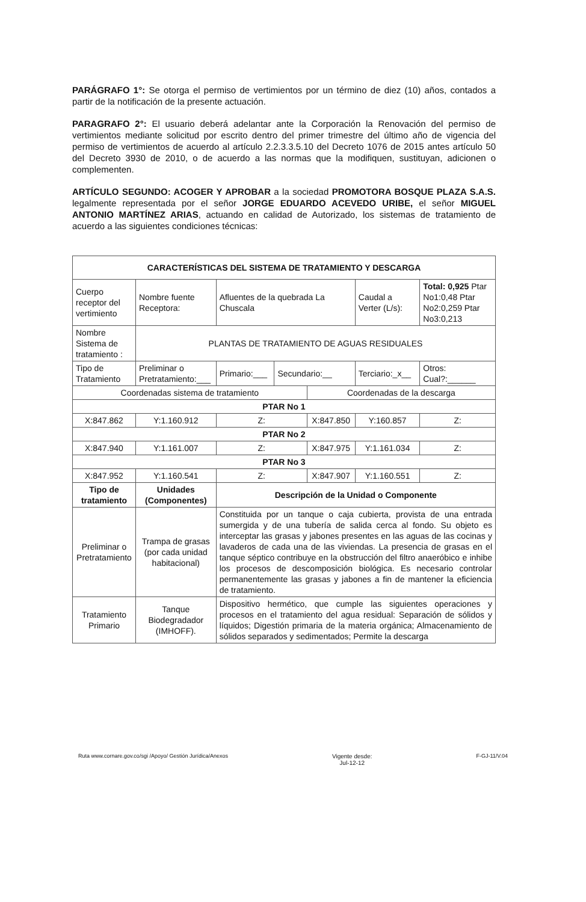PARÁGRAFO 1°: Se otorga el permiso de vertimientos por un término de diez (10) años, contados a partir de la notificación de la presente actuación.
PARAGRAFO 2°: El usuario deberá adelantar ante la Corporación la Renovación del permiso de vertimientos mediante solicitud por escrito dentro del primer trimestre del último año de vigencia del permiso de vertimientos de acuerdo al artículo 2.2.3.3.5.10 del Decreto 1076 de 2015 antes artículo 50 del Decreto 3930 de 2010, o de acuerdo a las normas que la modifiquen, sustituyan, adicionen o complementen.
ARTÍCULO SEGUNDO: ACOGER Y APROBAR a la sociedad PROMOTORA BOSQUE PLAZA S.A.S. legalmente representada por el señor JORGE EDUARDO ACEVEDO URIBE, el señor MIGUEL ANTONIO MARTÍNEZ ARIAS, actuando en calidad de Autorizado, los sistemas de tratamiento de acuerdo a las siguientes condiciones técnicas:
| CARACTERÍSTICAS DEL SISTEMA DE TRATAMIENTO Y DESCARGA | | | | | | | |
| --- | --- | --- | --- | --- | --- | --- | --- |
| Cuerpo receptor del vertimiento | Nombre fuente Receptora: | Afluentes de la quebrada La Chuscala | | | Caudal a Verter (L/s): | | Total: 0,925 Ptar No1:0,48 Ptar No2:0,259 Ptar No3:0,213 |
| Nombre Sistema de tratamiento : | PLANTAS DE TRATAMIENTO DE AGUAS RESIDUALES | | | | | | |
| Tipo de Tratamiento | Preliminar o Pretratamiento:___ | Primario:___ | Secundario:__ | | Terciario:_x__ | | Otros: Cual?:______ |
| Coordenadas sistema de tratamiento | | | | Coordenadas de la descarga | | | |
| PTAR No 1 | | | | | | | |
| X:847.862 | Y:1.160.912 | Z: | | X:847.850 | | Y:160.857 | Z: |
| PTAR No 2 | | | | | | | |
| X:847.940 | Y:1.161.007 | Z: | | X:847.975 | | Y:1.161.034 | Z: |
| PTAR No 3 | | | | | | | |
| X:847.952 | Y:1.160.541 | Z: | | X:847.907 | | Y:1.160.551 | Z: |
| Tipo de tratamiento | Unidades (Componentes) | Descripción de la Unidad o Componente | | | | | |
| Preliminar o Pretratamiento | Trampa de grasas (por cada unidad habitacional) | Constituida por un tanque o caja cubierta, provista de una entrada sumergida y de una tubería de salida cerca al fondo. Su objeto es interceptar las grasas y jabones presentes en las aguas de las cocinas y lavaderos de cada una de las viviendas. La presencia de grasas en el tanque séptico contribuye en la obstrucción del filtro anaeróbico e inhibe los procesos de descomposición biológica. Es necesario controlar permanentemente las grasas y jabones a fin de mantener la eficiencia de tratamiento. | | | | | |
| Tratamiento Primario | Tanque Biodegradador (IMHOFF). | Dispositivo hermético, que cumple las siguientes operaciones y procesos en el tratamiento del agua residual: Separación de sólidos y líquidos; Digestión primaria de la materia orgánica; Almacenamiento de sólidos separados y sedimentados; Permite la descarga | | | | | |
Ruta www.cornare.gov.co/sgi /Apoyo/ Gestión Jurídica/Anexos
Vigente desde:
Jul-12-12
F-GJ-11/V.04